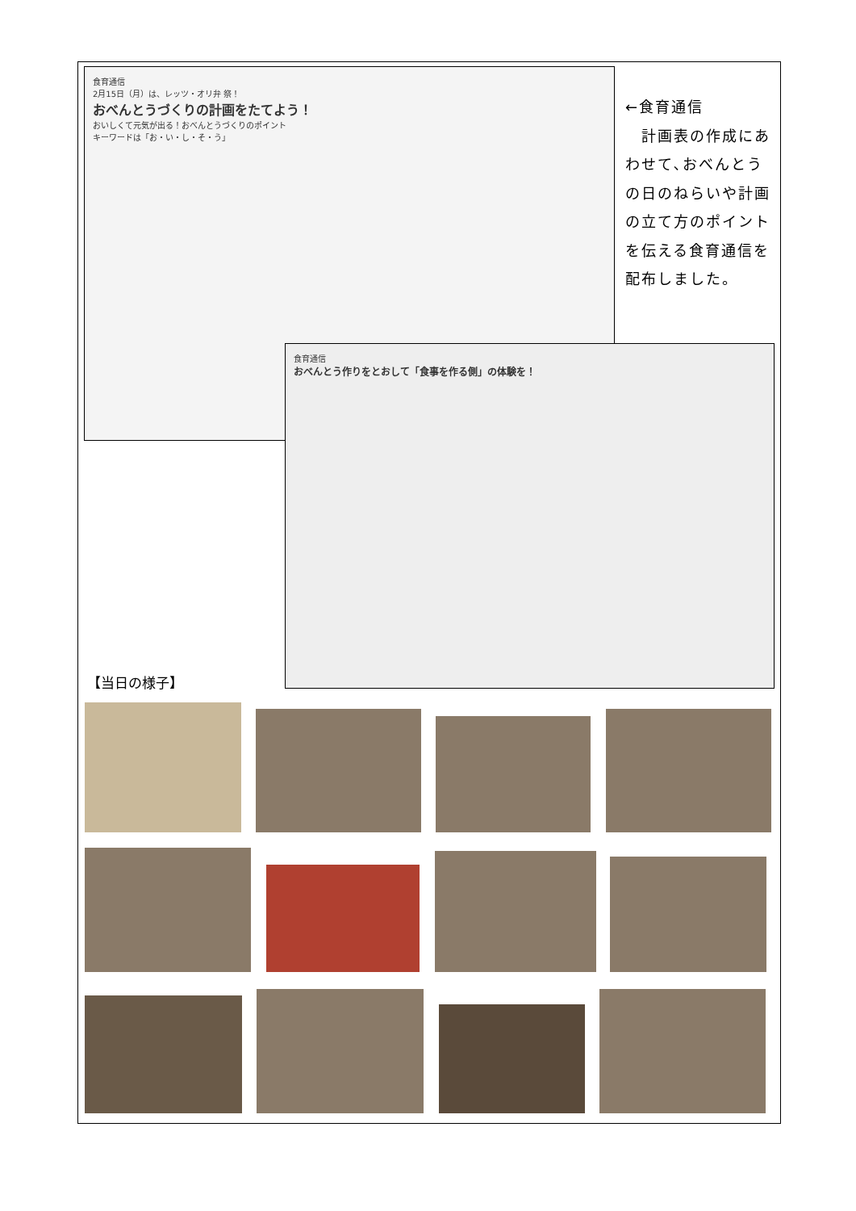食育通信
2月15日（月）は、レッツ・オリ弁 祭！
おべんとうづくりの計画をたてよう！
おいしくて元気が出る！おべんとうづくりのポイント
キーワードは「お・い・し・そ・う」
食育通信
おべんとう作りをとおして「食事を作る側」の体験を！
←食育通信
　計画表の作成にあわせて､おべんとうの日のねらいや計画の立て方のポイントを伝える食育通信を配布しました。
【当日の様子】